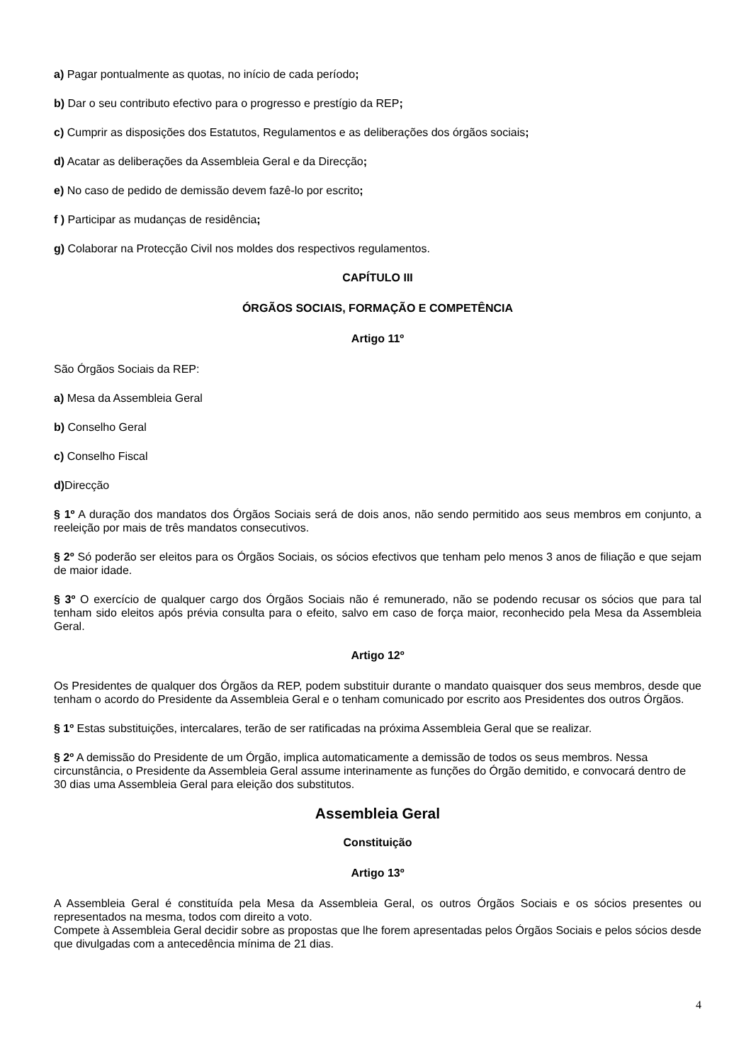a) Pagar pontualmente as quotas, no início de cada período;
b) Dar o seu contributo efectivo para o progresso e prestígio da REP;
c) Cumprir as disposições dos Estatutos, Regulamentos e as deliberações dos órgãos sociais;
d) Acatar as deliberações da Assembleia Geral e da Direcção;
e) No caso de pedido de demissão devem fazê-lo por escrito;
f ) Participar as mudanças de residência;
g) Colaborar na Protecção Civil nos moldes dos respectivos regulamentos.
CAPÍTULO III
ÓRGÃOS SOCIAIS, FORMAÇÃO E COMPETÊNCIA
Artigo 11º
São Órgãos Sociais da REP:
a) Mesa da Assembleia Geral
b) Conselho Geral
c) Conselho Fiscal
d) Direcção
§ 1º A duração dos mandatos dos Órgãos Sociais será de dois anos, não sendo permitido aos seus membros em conjunto, a reeleição por mais de três mandatos consecutivos.
§ 2º Só poderão ser eleitos para os Órgãos Sociais, os sócios efectivos que tenham pelo menos 3 anos de filiação e que sejam de maior idade.
§ 3º O exercício de qualquer cargo dos Órgãos Sociais não é remunerado, não se podendo recusar os sócios que para tal tenham sido eleitos após prévia consulta para o efeito, salvo em caso de força maior, reconhecido pela Mesa da Assembleia Geral.
Artigo 12º
Os Presidentes de qualquer dos Órgãos da REP, podem substituir durante o mandato quaisquer dos seus membros, desde que tenham o acordo do Presidente da Assembleia Geral e o tenham comunicado por escrito aos Presidentes dos outros Órgãos.
§ 1º Estas substituições, intercalares, terão de ser ratificadas na próxima Assembleia Geral que se realizar.
§ 2º A demissão do Presidente de um Órgão, implica automaticamente a demissão de todos os seus membros. Nessa circunstância, o Presidente da Assembleia Geral assume interinamente as funções do Órgão demitido, e convocará dentro de 30 dias uma Assembleia Geral para eleição dos substitutos.
Assembleia Geral
Constituição
Artigo 13º
A Assembleia Geral é constituída pela Mesa da Assembleia Geral, os outros Órgãos Sociais e os sócios presentes ou representados na mesma, todos com direito a voto.
Compete à Assembleia Geral decidir sobre as propostas que lhe forem apresentadas pelos Órgãos Sociais e pelos sócios desde que divulgadas com a antecedência mínima de 21 dias.
4